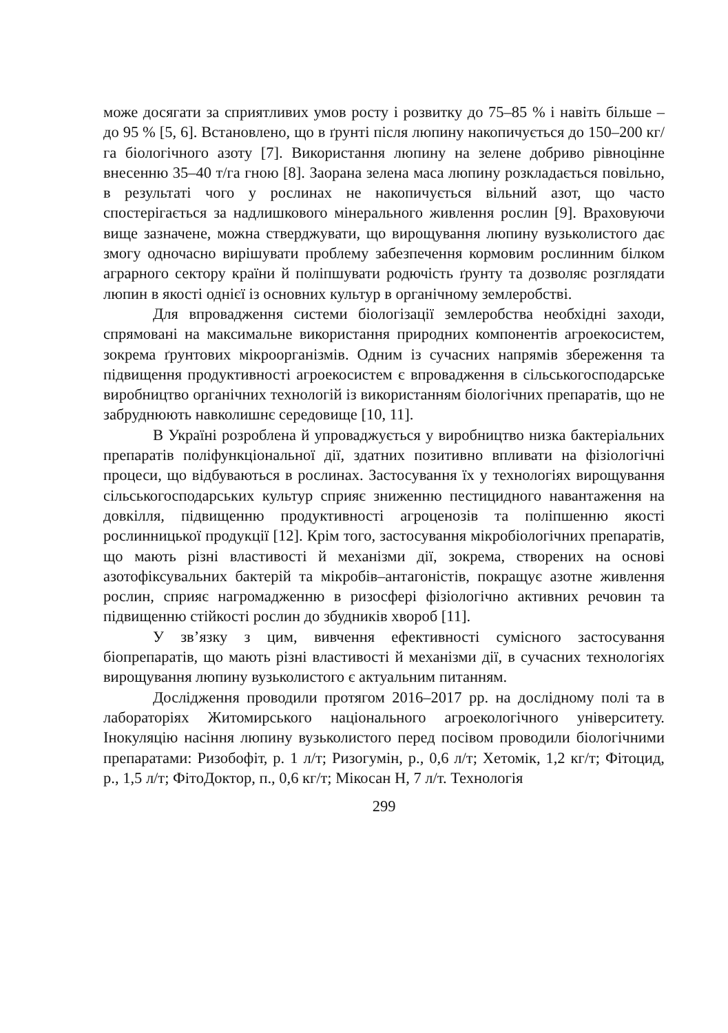може досягати за сприятливих умов росту і розвитку до 75–85 % і навіть більше – до 95 % [5, 6]. Встановлено, що в ґрунті після люпину накопичується до 150–200 кг/га біологічного азоту [7]. Використання люпину на зелене добриво рівноцінне внесенню 35–40 т/га гною [8]. Заорана зелена маса люпину розкладається повільно, в результаті чого у рослинах не накопичується вільний азот, що часто спостерігається за надлишкового мінерального живлення рослин [9]. Враховуючи вище зазначене, можна стверджувати, що вирощування люпину вузьколистого дає змогу одночасно вирішувати проблему забезпечення кормовим рослинним білком аграрного сектору країни й поліпшувати родючість ґрунту та дозволяє розглядати люпин в якості однієї із основних культур в органічному землеробстві.
Для впровадження системи біологізації землеробства необхідні заходи, спрямовані на максимальне використання природних компонентів агроекосистем, зокрема ґрунтових мікроорганізмів. Одним із сучасних напрямів збереження та підвищення продуктивності агроекосистем є впровадження в сільськогосподарське виробництво органічних технологій із використанням біологічних препаратів, що не забруднюють навколишнє середовище [10, 11].
В Україні розроблена й упроваджується у виробництво низка бактеріальних препаратів поліфункціональної дії, здатних позитивно впливати на фізіологічні процеси, що відбуваються в рослинах. Застосування їх у технологіях вирощування сільськогосподарських культур сприяє зниженню пестицидного навантаження на довкілля, підвищенню продуктивності агроценозів та поліпшенню якості рослинницької продукції [12]. Крім того, застосування мікробіологічних препаратів, що мають різні властивості й механізми дії, зокрема, створених на основі азотофіксувальних бактерій та мікробів–антагоністів, покращує азотне живлення рослин, сприяє нагромадженню в ризосфері фізіологічно активних речовин та підвищенню стійкості рослин до збудників хвороб [11].
У зв’язку з цим, вивчення ефективності сумісного застосування біопрепаратів, що мають різні властивості й механізми дії, в сучасних технологіях вирощування люпину вузьколистого є актуальним питанням.
Дослідження проводили протягом 2016–2017 рр. на дослідному полі та в лабораторіях Житомирського національного агроекологічного університету. Інокуляцію насіння люпину вузьколистого перед посівом проводили біологічними препаратами: Ризобофіт, р. 1 л/т; Ризогумін, р., 0,6 л/т; Хетомік, 1,2 кг/т; Фітоцид, р., 1,5 л/т; ФітоДоктор, п., 0,6 кг/т; Мікосан Н, 7 л/т. Технологія
299